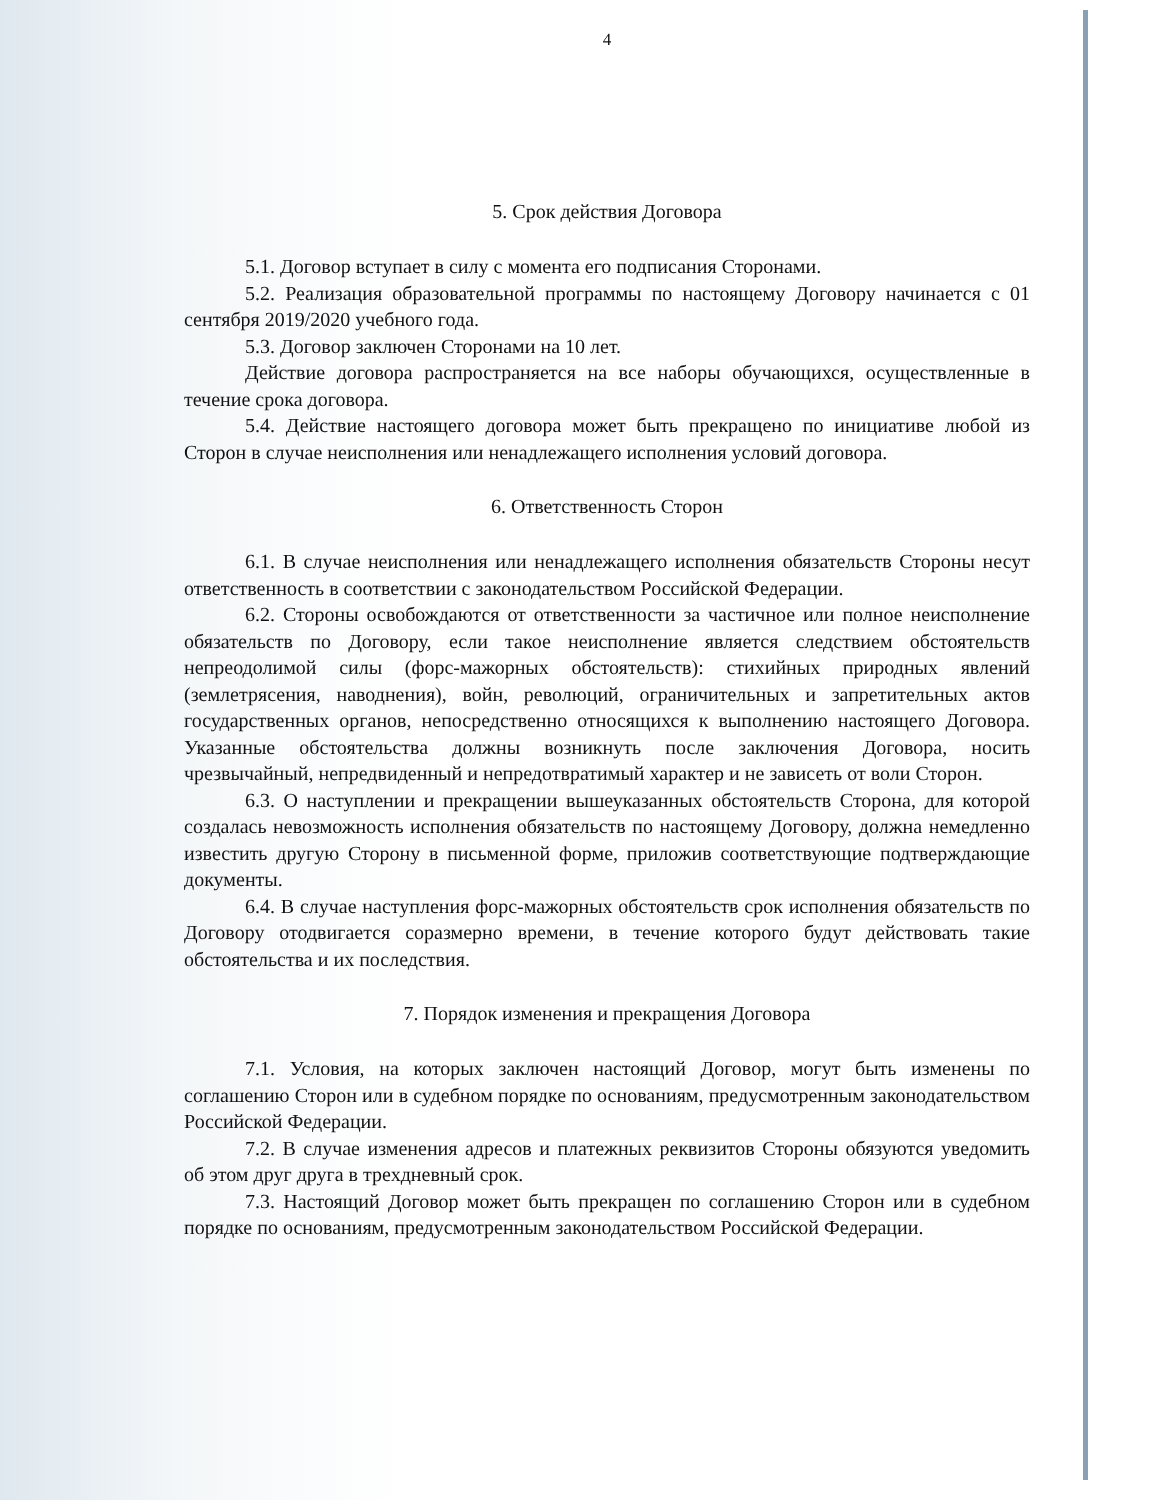4
5. Срок действия Договора
5.1. Договор вступает в силу с момента его подписания Сторонами.
5.2. Реализация образовательной программы по настоящему Договору начинается с 01 сентября 2019/2020 учебного года.
5.3. Договор заключен Сторонами на 10 лет.
Действие договора распространяется на все наборы обучающихся, осуществленные в течение срока договора.
5.4. Действие настоящего договора может быть прекращено по инициативе любой из Сторон в случае неисполнения или ненадлежащего исполнения условий договора.
6. Ответственность Сторон
6.1. В случае неисполнения или ненадлежащего исполнения обязательств Стороны несут ответственность в соответствии с законодательством Российской Федерации.
6.2. Стороны освобождаются от ответственности за частичное или полное неисполнение обязательств по Договору, если такое неисполнение является следствием обстоятельств непреодолимой силы (форс-мажорных обстоятельств): стихийных природных явлений (землетрясения, наводнения), войн, революций, ограничительных и запретительных актов государственных органов, непосредственно относящихся к выполнению настоящего Договора. Указанные обстоятельства должны возникнуть после заключения Договора, носить чрезвычайный, непредвиденный и непредотвратимый характер и не зависеть от воли Сторон.
6.3. О наступлении и прекращении вышеуказанных обстоятельств Сторона, для которой создалась невозможность исполнения обязательств по настоящему Договору, должна немедленно известить другую Сторону в письменной форме, приложив соответствующие подтверждающие документы.
6.4. В случае наступления форс-мажорных обстоятельств срок исполнения обязательств по Договору отодвигается соразмерно времени, в течение которого будут действовать такие обстоятельства и их последствия.
7. Порядок изменения и прекращения Договора
7.1. Условия, на которых заключен настоящий Договор, могут быть изменены по соглашению Сторон или в судебном порядке по основаниям, предусмотренным законодательством Российской Федерации.
7.2. В случае изменения адресов и платежных реквизитов Стороны обязуются уведомить об этом друг друга в трехдневный срок.
7.3. Настоящий Договор может быть прекращен по соглашению Сторон или в судебном порядке по основаниям, предусмотренным законодательством Российской Федерации.